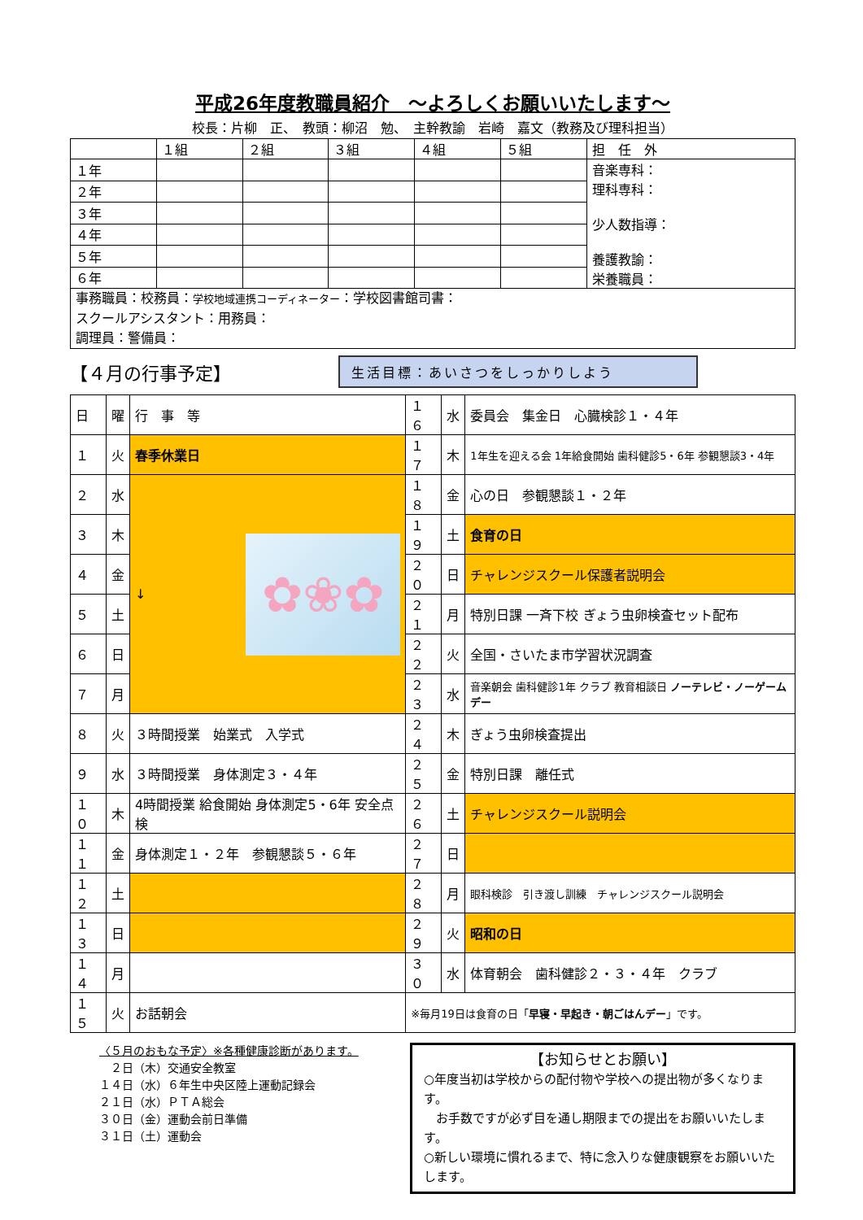平成26年度教職員紹介　～よろしくお願いいたします～
校長：片柳　正、　教頭：柳沼　勉、　主幹教諭　岩崎　嘉文（教務及び理科担当）
| | １組 | ２組 | ３組 | ４組 | ５組 | 担 任 外 |
| １年 | | | | | | 音楽専科： 理科専科： 少人数指導： 養護教諭： 栄養職員： |
| ２年 | | | | | | |
| ３年 | | | | | | |
| ４年 | | | | | | |
| ５年 | | | | | | |
| ６年 | | | | | | |
| 事務職員：校務員： 学校地域連携コーディネーター ：学校図書館司書： スクールアシスタント：用務員： 調理員：警備員： | | | | | | |
【４月の行事予定】
生活目標：あいさつをしっかりしよう
| 日 | 曜 | 行 事 等 | １６ | 水 | 委員会 集金日 心臓検診１・４年 |
| １ | 火 | 春季休業日 | １７ | 木 | 1年生を迎える会 1年給食開始 歯科健診5・6年 参観懇談3・4年 |
| ２ | 水 | ↓ ✿❀✿ | １８ | 金 | 心の日 参観懇談１・２年 |
| ３ | 木 | | １９ | 土 | 食育の日 |
| ４ | 金 | | ２０ | 日 | チャレンジスクール保護者説明会 |
| ５ | 土 | | ２１ | 月 | 特別日課 一斉下校 ぎょう虫卵検査セット配布 |
| ６ | 日 | | ２２ | 火 | 全国・さいたま市学習状況調査 |
| ７ | 月 | | ２３ | 水 | 音楽朝会 歯科健診1年 クラブ 教育相談日 ノーテレビ・ノーゲームデー |
| ８ | 火 | ３時間授業 始業式 入学式 | ２４ | 木 | ぎょう虫卵検査提出 |
| ９ | 水 | ３時間授業 身体測定３・４年 | ２５ | 金 | 特別日課 離任式 |
| １０ | 木 | 4時間授業 給食開始 身体測定5・6年 安全点検 | ２６ | 土 | チャレンジスクール説明会 |
| １１ | 金 | 身体測定１・２年 参観懇談５・６年 | ２７ | 日 | |
| １２ | 土 | | ２８ | 月 | 眼科検診 引き渡し訓練 チャレンジスクール説明会 |
| １３ | 日 | | ２９ | 火 | 昭和の日 |
| １４ | 月 | | ３０ | 水 | 体育朝会 歯科健診２・３・４年 クラブ |
| １５ | 火 | お話朝会 | ※毎月19日は食育の日「 早寝・早起き・朝ごはんデー 」です。 | | |
〈５月のおもな予定〉※各種健康診断があります。
　２日（木）交通安全教室
１４日（水）６年生中央区陸上運動記録会
２１日（水）ＰＴＡ総会
３０日（金）運動会前日準備
３１日（土）運動会
【お知らせとお願い】
○年度当初は学校からの配付物や学校への提出物が多くなります。
　お手数ですが必ず目を通し期限までの提出をお願いいたします。
○新しい環境に慣れるまで、特に念入りな健康観察をお願いいたします。